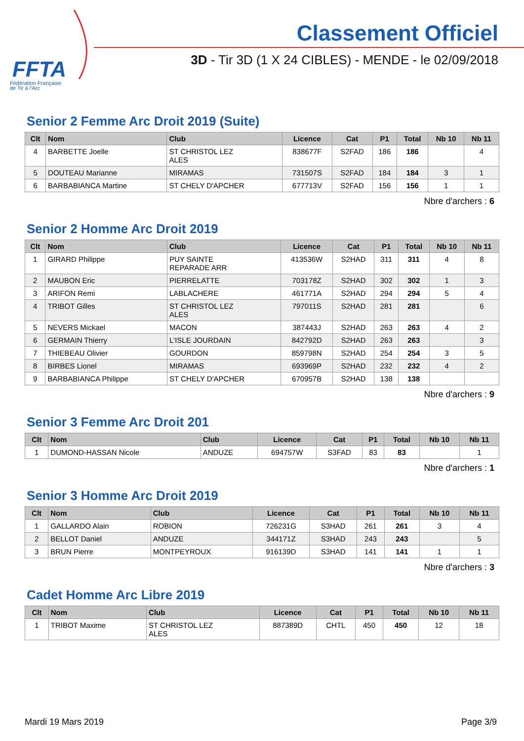FFTA
Fédération Française
de Tir à l'Arc
Classement Officiel
3D - Tir 3D (1 X 24 CIBLES) - MENDE - le 02/09/2018
Senior 2 Femme Arc Droit 2019 (Suite)
| Clt | Nom | Club | Licence | Cat | P1 | Total | Nb 10 | Nb 11 |
| --- | --- | --- | --- | --- | --- | --- | --- | --- |
| 4 | BARBETTE Joelle | ST CHRISTOL LEZ ALES | 838677F | S2FAD | 186 | 186 | | 4 |
| 5 | DOUTEAU Marianne | MIRAMAS | 731507S | S2FAD | 184 | 184 | 3 | 1 |
| 6 | BARBABIANCA Martine | ST CHELY D'APCHER | 677713V | S2FAD | 156 | 156 | 1 | 1 |
Nbre d'archers : 6
Senior 2 Homme Arc Droit 2019
| Clt | Nom | Club | Licence | Cat | P1 | Total | Nb 10 | Nb 11 |
| --- | --- | --- | --- | --- | --- | --- | --- | --- |
| 1 | GIRARD Philippe | PUY SAINTE REPARADE ARR | 413536W | S2HAD | 311 | 311 | 4 | 8 |
| 2 | MAUBON Eric | PIERRELATTE | 703178Z | S2HAD | 302 | 302 | 1 | 3 |
| 3 | ARIFON Remi | LABLACHERE | 461771A | S2HAD | 294 | 294 | 5 | 4 |
| 4 | TRIBOT Gilles | ST CHRISTOL LEZ ALES | 797011S | S2HAD | 281 | 281 | | 6 |
| 5 | NEVERS Mickael | MACON | 387443J | S2HAD | 263 | 263 | 4 | 2 |
| 6 | GERMAIN Thierry | L'ISLE JOURDAIN | 842792D | S2HAD | 263 | 263 | | 3 |
| 7 | THIEBEAU Olivier | GOURDON | 859798N | S2HAD | 254 | 254 | 3 | 5 |
| 8 | BIRBES Lionel | MIRAMAS | 693969P | S2HAD | 232 | 232 | 4 | 2 |
| 9 | BARBABIANCA Philippe | ST CHELY D'APCHER | 670957B | S2HAD | 138 | 138 | | |
Nbre d'archers : 9
Senior 3 Femme Arc Droit 201
| Clt | Nom | Club | Licence | Cat | P1 | Total | Nb 10 | Nb 11 |
| --- | --- | --- | --- | --- | --- | --- | --- | --- |
| 1 | DUMOND-HASSAN Nicole | ANDUZE | 694757W | S3FAD | 83 | 83 | | 1 |
Nbre d'archers : 1
Senior 3 Homme Arc Droit 2019
| Clt | Nom | Club | Licence | Cat | P1 | Total | Nb 10 | Nb 11 |
| --- | --- | --- | --- | --- | --- | --- | --- | --- |
| 1 | GALLARDO Alain | ROBION | 726231G | S3HAD | 261 | 261 | 3 | 4 |
| 2 | BELLOT Daniel | ANDUZE | 344171Z | S3HAD | 243 | 243 | | 5 |
| 3 | BRUN Pierre | MONTPEYROUX | 916139D | S3HAD | 141 | 141 | 1 | 1 |
Nbre d'archers : 3
Cadet Homme Arc Libre 2019
| Clt | Nom | Club | Licence | Cat | P1 | Total | Nb 10 | Nb 11 |
| --- | --- | --- | --- | --- | --- | --- | --- | --- |
| 1 | TRIBOT Maxime | ST CHRISTOL LEZ ALES | 887389D | CHTL | 450 | 450 | 12 | 18 |
Mardi 19 Mars 2019 Page 3/9